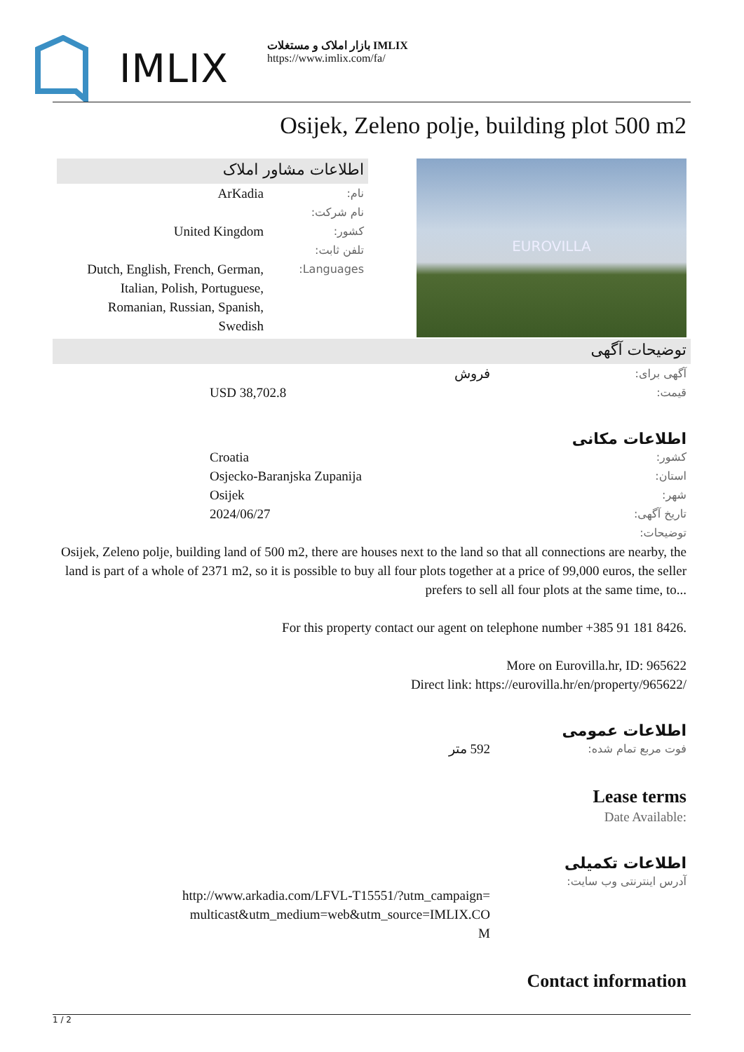IMLIX
بازار املاک و مستغلات IMLIX
https://www.imlix.com/fa/
Osijek, Zeleno polje, building plot 500 m2
اطلاعات مشاور املاک
نام:
ArKadia
نام شرکت:
کشور:
United Kingdom
تلفن ثابت:
Languages:
Dutch, English, French, German, Italian, Polish, Portuguese, Romanian, Russian, Spanish, Swedish
EUROVILLA
توضیحات آگهی
آگهی برای:
فروش
قیمت:
USD 38,702.8
اطلاعات مکانی
کشور:
Croatia
استان:
Osjecko-Baranjska Zupanija
شهر:
Osijek
تاریخ آگهی:
2024/06/27
توضیحات:
Osijek, Zeleno polje, building land of 500 m2, there are houses next to the land so that all connections are nearby, the land is part of a whole of 2371 m2, so it is possible to buy all four plots together at a price of 99,000 euros, the seller prefers to sell all four plots at the same time, to...
For this property contact our agent on telephone number +385 91 181 8426.
More on Eurovilla.hr, ID: 965622
Direct link: https://eurovilla.hr/en/property/965622/
اطلاعات عمومی
فوت مربع تمام شده:
592 متر
Lease terms
Date Available:
اطلاعات تکمیلی
آدرس اینترنتی وب سایت:
http://www.arkadia.com/LFVL-T15551/?utm_campaign=multicast&utm_medium=web&utm_source=IMLIX.COM
Contact information
1 / 2